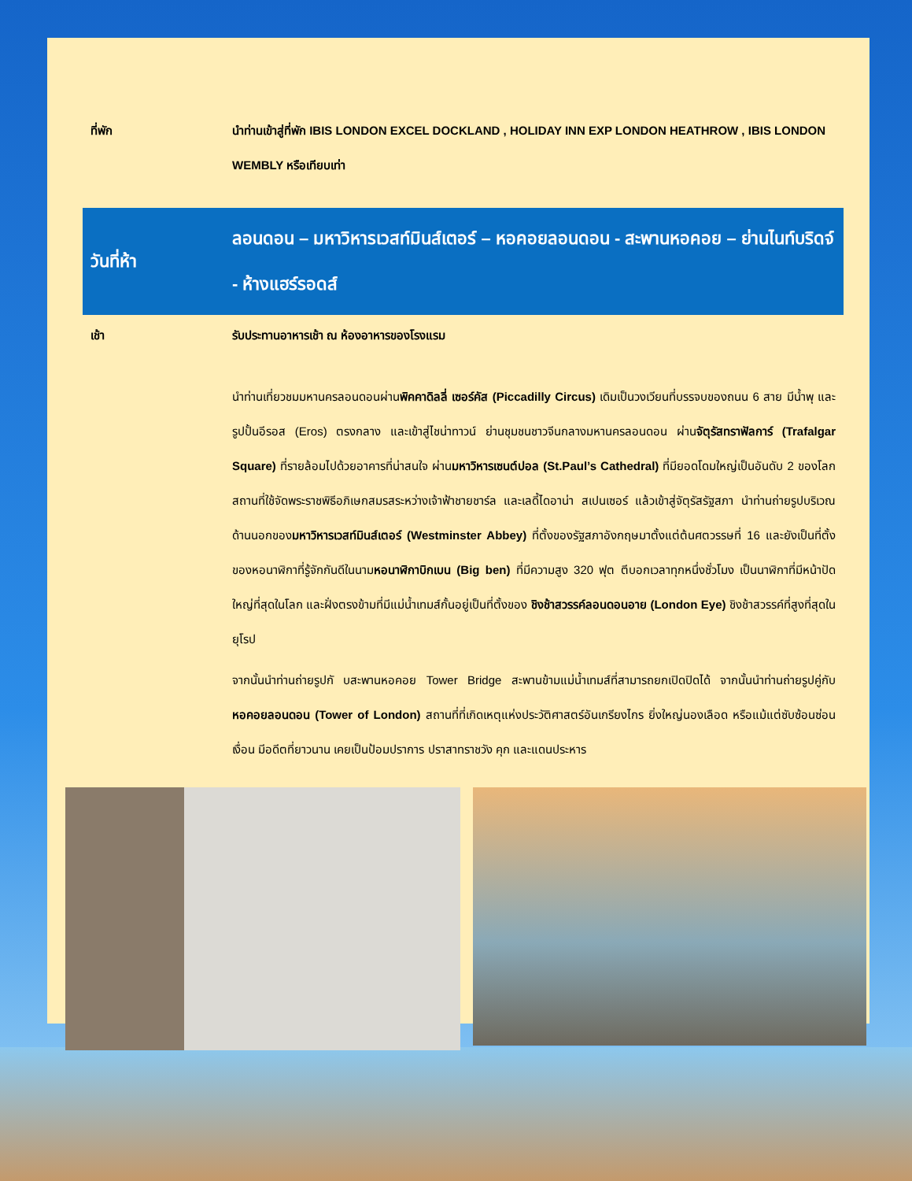| ที่พัก | นำท่านเข้าสู่ที่พัก IBIS LONDON EXCEL DOCKLAND , HOLIDAY INN EXP LONDON HEATHROW , IBIS LONDON WEMBLY หรือเทียบเท่า |
| วันที่ห้า | ลอนดอน – มหาวิหารเวสท์มินส์เตอร์ – หอคอยลอนดอน - สะพานหอคอย – ย่านไนท์บริดจ์ - ห้างแฮร์รอดส์ |
| เช้า | รับประทานอาหารเช้า ณ ห้องอาหารของโรงแรม |
| | นำท่านเที่ยวชมมหานครลอนดอนผ่าน พิคคาดิลลี่ เซอร์คัส (Piccadilly Circus) เดิมเป็นวงเวียนที่บรรจบของถนน 6 สาย มีน้ำพุ และรูปปั้นอีรอส (Eros) ตรงกลาง และเข้าสู่ไชน่าทาวน์ ย่านชุมชนชาวจีนกลางมหานครลอนดอน ผ่าน จัตุรัสทราฟัลการ์ (Trafalgar Square) ที่รายล้อมไปด้วยอาคารที่น่าสนใจ ผ่าน มหาวิหารเซนต์ปอล (St.Paul’s Cathedral) ที่มียอดโดมใหญ่เป็นอันดับ 2 ของโลก สถานที่ใช้จัดพระราชพิธีอภิเษกสมรสระหว่างเจ้าฟ้าชายชาร์ล และเลดี้ไดอาน่า สเปนเซอร์ แล้วเข้าสู่จัตุรัสรัฐสภา นำท่านถ่ายรูปบริเวณด้านนอกของ มหาวิหารเวสท์มินส์เตอร์ (Westminster Abbey) ที่ตั้งของรัฐสภาอังกฤษมาตั้งแต่ต้นศตวรรษที่ 16 และยังเป็นที่ตั้งของหอนาฬิกาที่รู้จักกันดีในนาม หอนาฬิกาบิกเบน (Big ben) ที่มีความสูง 320 ฟุต ตีบอกเวลาทุกหนึ่งชั่วโมง เป็นนาฬิกาที่มีหน้าปัดใหญ่ที่สุดในโลก และฝั่งตรงข้ามที่มีแม่น้ำเทมส์กั้นอยู่เป็นที่ตั้งของ ชิงช้าสวรรค์ลอนดอนอาย (London Eye) ชิงช้าสวรรค์ที่สูงที่สุดในยุโรป จากนั้นนำท่านถ่ายรูปกั บสะพานหอคอย Tower Bridge สะพานข้ามแม่น้ำเทมส์ที่สามารถยกเปิดปิดได้ จากนั้นนำท่านถ่ายรูปคู่กับ หอคอยลอนดอน (Tower of London) สถานที่ที่เกิดเหตุแห่งประวัติศาสตร์อันเกรียงไกร ยิ่งใหญ่นองเลือด หรือแม้แต่ซับซ้อนซ่อนเงื่อน มีอดีตที่ยาวนาน เคยเป็นป้อมปราการ ปราสาทราชวัง คุก และแดนประหาร |